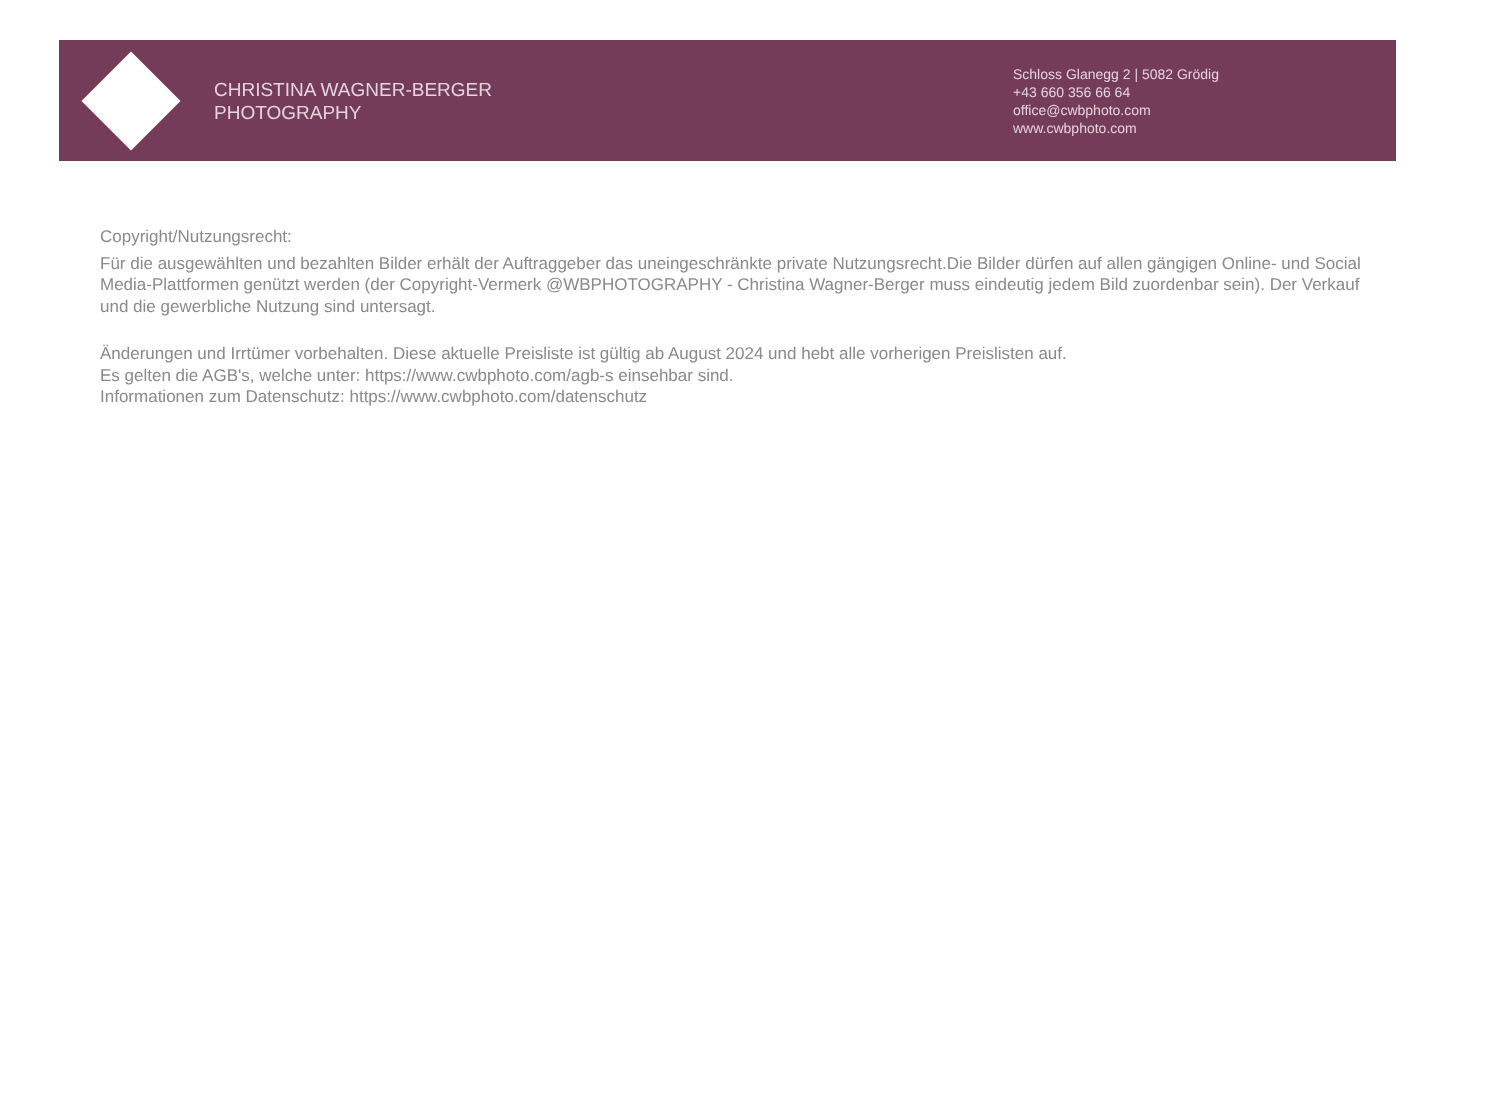CHRISTINA WAGNER-BERGER
PHOTOGRAPHY
Schloss Glanegg 2 | 5082 Grödig
+43 660 356 66 64
office@cwbphoto.com
www.cwbphoto.com
Copyright/Nutzungsrecht:
Für die ausgewählten und bezahlten Bilder erhält der Auftraggeber das uneingeschränkte private Nutzungsrecht.Die Bilder dürfen auf allen gängigen Online- und Social Media-Plattformen genützt werden (der Copyright-Vermerk @WBPHOTOGRAPHY - Christina Wagner-Berger muss eindeutig jedem Bild zuordenbar sein). Der Verkauf und die gewerbliche Nutzung sind untersagt.
Änderungen und Irrtümer vorbehalten. Diese aktuelle Preisliste ist gültig ab August 2024 und hebt alle vorherigen Preislisten auf.
Es gelten die AGB's, welche unter: https://www.cwbphoto.com/agb-s einsehbar sind.
Informationen zum Datenschutz: https://www.cwbphoto.com/datenschutz